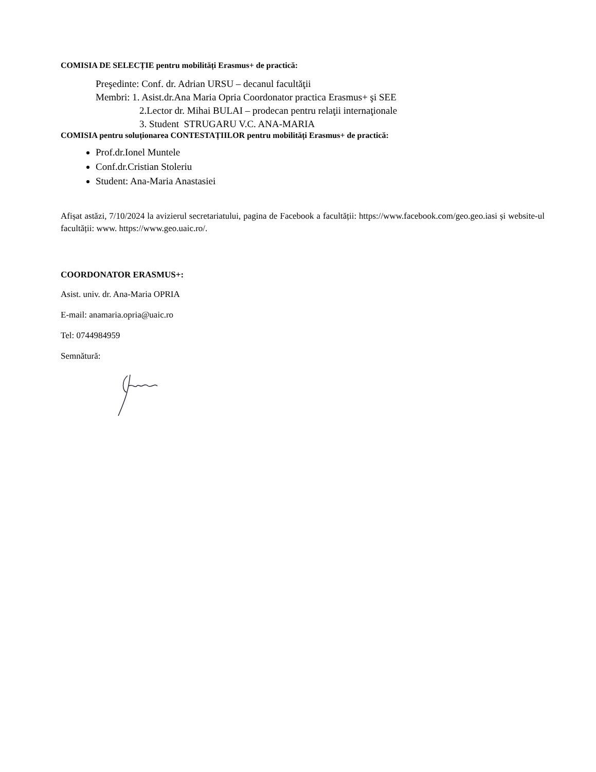COMISIA DE SELECȚIE pentru mobilități Erasmus+ de practică:
Preşedinte: Conf. dr. Adrian URSU – decanul facultăţii
Membri: 1. Asist.dr.Ana Maria Opria Coordonator practica Erasmus+ şi SEE
2.Lector dr. Mihai BULAI – prodecan pentru relaţii internaţionale
3. Student STRUGARU V.C. ANA-MARIA
COMISIA pentru soluționarea CONTESTAȚIILOR pentru mobilități Erasmus+ de practică:
Prof.dr.Ionel Muntele
Conf.dr.Cristian Stoleriu
Student: Ana-Maria Anastasiei
Afișat astăzi, 7/10/2024 la avizierul secretariatului, pagina de Facebook a facultății: https://www.facebook.com/geo.geo.iasi și website-ul facultății: www. https://www.geo.uaic.ro/.
COORDONATOR ERASMUS+:
Asist. univ. dr. Ana-Maria OPRIA
E-mail: anamaria.opria@uaic.ro
Tel: 0744984959
Semnătură: